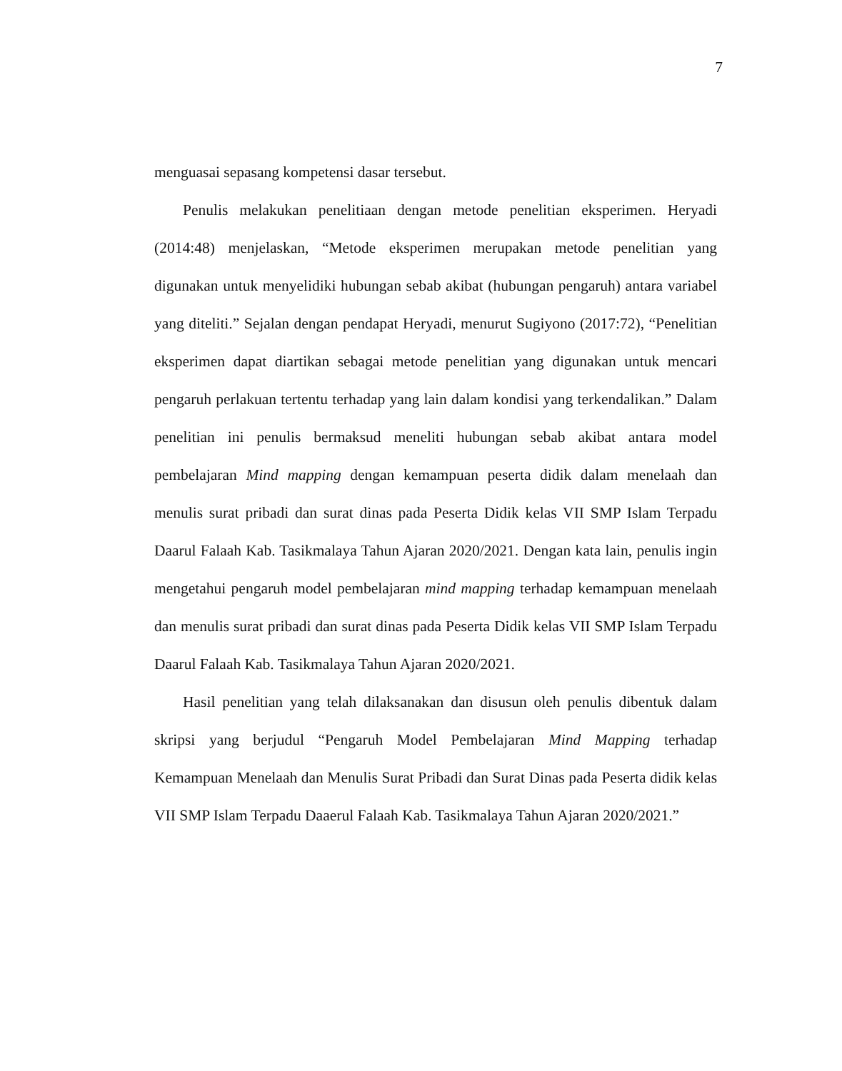7
menguasai sepasang kompetensi dasar tersebut.
Penulis melakukan penelitiaan dengan metode penelitian eksperimen. Heryadi (2014:48) menjelaskan, “Metode eksperimen merupakan metode penelitian yang digunakan untuk menyelidiki hubungan sebab akibat (hubungan pengaruh) antara variabel yang diteliti.” Sejalan dengan pendapat Heryadi, menurut Sugiyono (2017:72), “Penelitian eksperimen dapat diartikan sebagai metode penelitian yang digunakan untuk mencari pengaruh perlakuan tertentu terhadap yang lain dalam kondisi yang terkendalikan.” Dalam penelitian ini penulis bermaksud meneliti hubungan sebab akibat antara model pembelajaran Mind mapping dengan kemampuan peserta didik dalam menelaah dan menulis surat pribadi dan surat dinas pada Peserta Didik kelas VII SMP Islam Terpadu Daarul Falaah Kab. Tasikmalaya Tahun Ajaran 2020/2021. Dengan kata lain, penulis ingin mengetahui pengaruh model pembelajaran mind mapping terhadap kemampuan menelaah dan menulis surat pribadi dan surat dinas pada Peserta Didik kelas VII SMP Islam Terpadu Daarul Falaah Kab. Tasikmalaya Tahun Ajaran 2020/2021.
Hasil penelitian yang telah dilaksanakan dan disusun oleh penulis dibentuk dalam skripsi yang berjudul “Pengaruh Model Pembelajaran Mind Mapping terhadap Kemampuan Menelaah dan Menulis Surat Pribadi dan Surat Dinas pada Peserta didik kelas VII SMP Islam Terpadu Daaerul Falaah Kab. Tasikmalaya Tahun Ajaran 2020/2021.”